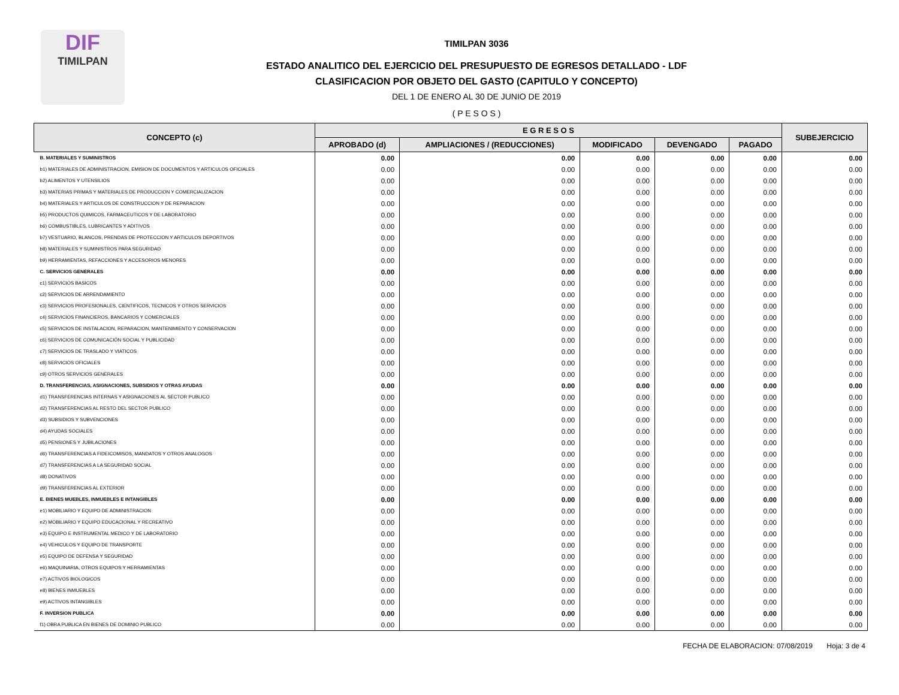DIF
TIMILPAN
TIMILPAN 3036
ESTADO ANALITICO DEL EJERCICIO DEL PRESUPUESTO DE EGRESOS DETALLADO - LDF
CLASIFICACION POR OBJETO DEL GASTO (CAPITULO Y CONCEPTO)
DEL 1 DE ENERO AL 30 DE JUNIO DE 2019
( P E S O S )
| CONCEPTO (c) | E G R E S O S | | | | | SUBEJERCICIO |
| --- | --- | --- | --- | --- | --- | --- |
| | APROBADO (d) | AMPLIACIONES / (REDUCCIONES) | MODIFICADO | DEVENGADO | PAGADO | |
| B. MATERIALES Y SUMINISTROS | 0.00 | 0.00 | 0.00 | 0.00 | 0.00 | 0.00 |
| b1) MATERIALES DE ADMINISTRACION, EMISION DE DOCUMENTOS Y ARTICULOS OFICIALES | 0.00 | 0.00 | 0.00 | 0.00 | 0.00 | 0.00 |
| b2) ALIMENTOS Y UTENSILIOS | 0.00 | 0.00 | 0.00 | 0.00 | 0.00 | 0.00 |
| b3) MATERIAS PRIMAS Y MATERIALES DE PRODUCCION Y COMERCIALIZACION | 0.00 | 0.00 | 0.00 | 0.00 | 0.00 | 0.00 |
| b4) MATERIALES Y ARTICULOS DE CONSTRUCCION Y DE REPARACION | 0.00 | 0.00 | 0.00 | 0.00 | 0.00 | 0.00 |
| b5) PRODUCTOS QUIMICOS, FARMACEUTICOS Y DE LABORATORIO | 0.00 | 0.00 | 0.00 | 0.00 | 0.00 | 0.00 |
| b6) COMBUSTIBLES, LUBRICANTES Y ADITIVOS | 0.00 | 0.00 | 0.00 | 0.00 | 0.00 | 0.00 |
| b7) VESTUARIO, BLANCOS, PRENDAS DE PROTECCION Y ARTICULOS DEPORTIVOS | 0.00 | 0.00 | 0.00 | 0.00 | 0.00 | 0.00 |
| b8) MATERIALES Y SUMINISTROS PARA SEGURIDAD | 0.00 | 0.00 | 0.00 | 0.00 | 0.00 | 0.00 |
| b9) HERRAMIENTAS, REFACCIONES Y ACCESORIOS MENORES | 0.00 | 0.00 | 0.00 | 0.00 | 0.00 | 0.00 |
| C. SERVICIOS GENERALES | 0.00 | 0.00 | 0.00 | 0.00 | 0.00 | 0.00 |
| c1) SERVICIOS BASICOS | 0.00 | 0.00 | 0.00 | 0.00 | 0.00 | 0.00 |
| c2) SERVICIOS DE ARRENDAMIENTO | 0.00 | 0.00 | 0.00 | 0.00 | 0.00 | 0.00 |
| c3) SERVICIOS PROFESIONALES, CIENTIFICOS, TECNICOS Y OTROS SERVICIOS | 0.00 | 0.00 | 0.00 | 0.00 | 0.00 | 0.00 |
| c4) SERVICIOS FINANCIEROS, BANCARIOS Y COMERCIALES | 0.00 | 0.00 | 0.00 | 0.00 | 0.00 | 0.00 |
| c5) SERVICIOS DE INSTALACION, REPARACION, MANTENIMIENTO Y CONSERVACION | 0.00 | 0.00 | 0.00 | 0.00 | 0.00 | 0.00 |
| c6) SERVICIOS DE COMUNICACIÓN SOCIAL Y PUBLICIDAD | 0.00 | 0.00 | 0.00 | 0.00 | 0.00 | 0.00 |
| c7) SERVICIOS DE TRASLADO Y VIATICOS | 0.00 | 0.00 | 0.00 | 0.00 | 0.00 | 0.00 |
| c8) SERVICIOS OFICIALES | 0.00 | 0.00 | 0.00 | 0.00 | 0.00 | 0.00 |
| c9) OTROS SERVICIOS GENERALES | 0.00 | 0.00 | 0.00 | 0.00 | 0.00 | 0.00 |
| D. TRANSFERENCIAS, ASIGNACIONES, SUBSIDIOS Y OTRAS AYUDAS | 0.00 | 0.00 | 0.00 | 0.00 | 0.00 | 0.00 |
| d1) TRANSFERENCIAS INTERNAS Y ASIGNACIONES AL SECTOR PUBLICO | 0.00 | 0.00 | 0.00 | 0.00 | 0.00 | 0.00 |
| d2) TRANSFERENCIAS AL RESTO DEL SECTOR PUBLICO | 0.00 | 0.00 | 0.00 | 0.00 | 0.00 | 0.00 |
| d3) SUBSIDIOS Y SUBVENCIONES | 0.00 | 0.00 | 0.00 | 0.00 | 0.00 | 0.00 |
| d4) AYUDAS SOCIALES | 0.00 | 0.00 | 0.00 | 0.00 | 0.00 | 0.00 |
| d5) PENSIONES Y JUBILACIONES | 0.00 | 0.00 | 0.00 | 0.00 | 0.00 | 0.00 |
| d6) TRANSFERENCIAS A FIDEICOMISOS, MANDATOS Y OTROS ANALOGOS | 0.00 | 0.00 | 0.00 | 0.00 | 0.00 | 0.00 |
| d7) TRANSFERENCIAS A LA SEGURIDAD SOCIAL | 0.00 | 0.00 | 0.00 | 0.00 | 0.00 | 0.00 |
| d8) DONATIVOS | 0.00 | 0.00 | 0.00 | 0.00 | 0.00 | 0.00 |
| d9) TRANSFERENCIAS AL EXTERIOR | 0.00 | 0.00 | 0.00 | 0.00 | 0.00 | 0.00 |
| E. BIENES MUEBLES, INMUEBLES E INTANGIBLES | 0.00 | 0.00 | 0.00 | 0.00 | 0.00 | 0.00 |
| e1) MOBILIARIO Y EQUIPO DE ADMINISTRACION | 0.00 | 0.00 | 0.00 | 0.00 | 0.00 | 0.00 |
| e2) MOBILIARIO Y EQUIPO EDUCACIONAL Y RECREATIVO | 0.00 | 0.00 | 0.00 | 0.00 | 0.00 | 0.00 |
| e3) EQUIPO E INSTRUMENTAL MEDICO Y DE LABORATORIO | 0.00 | 0.00 | 0.00 | 0.00 | 0.00 | 0.00 |
| e4) VEHICULOS Y EQUIPO DE TRANSPORTE | 0.00 | 0.00 | 0.00 | 0.00 | 0.00 | 0.00 |
| e5) EQUIPO DE DEFENSA Y SEGURIDAD | 0.00 | 0.00 | 0.00 | 0.00 | 0.00 | 0.00 |
| e6) MAQUINARIA, OTROS EQUIPOS Y HERRAMIENTAS | 0.00 | 0.00 | 0.00 | 0.00 | 0.00 | 0.00 |
| e7) ACTIVOS BIOLOGICOS | 0.00 | 0.00 | 0.00 | 0.00 | 0.00 | 0.00 |
| e8) BIENES INMUEBLES | 0.00 | 0.00 | 0.00 | 0.00 | 0.00 | 0.00 |
| e9) ACTIVOS INTANGIBLES | 0.00 | 0.00 | 0.00 | 0.00 | 0.00 | 0.00 |
| F. INVERSION PUBLICA | 0.00 | 0.00 | 0.00 | 0.00 | 0.00 | 0.00 |
| f1) OBRA PUBLICA EN BIENES DE DOMINIO PUBLICO | 0.00 | 0.00 | 0.00 | 0.00 | 0.00 | 0.00 |
FECHA DE ELABORACION: 07/08/2019 Hoja: 3 de 4